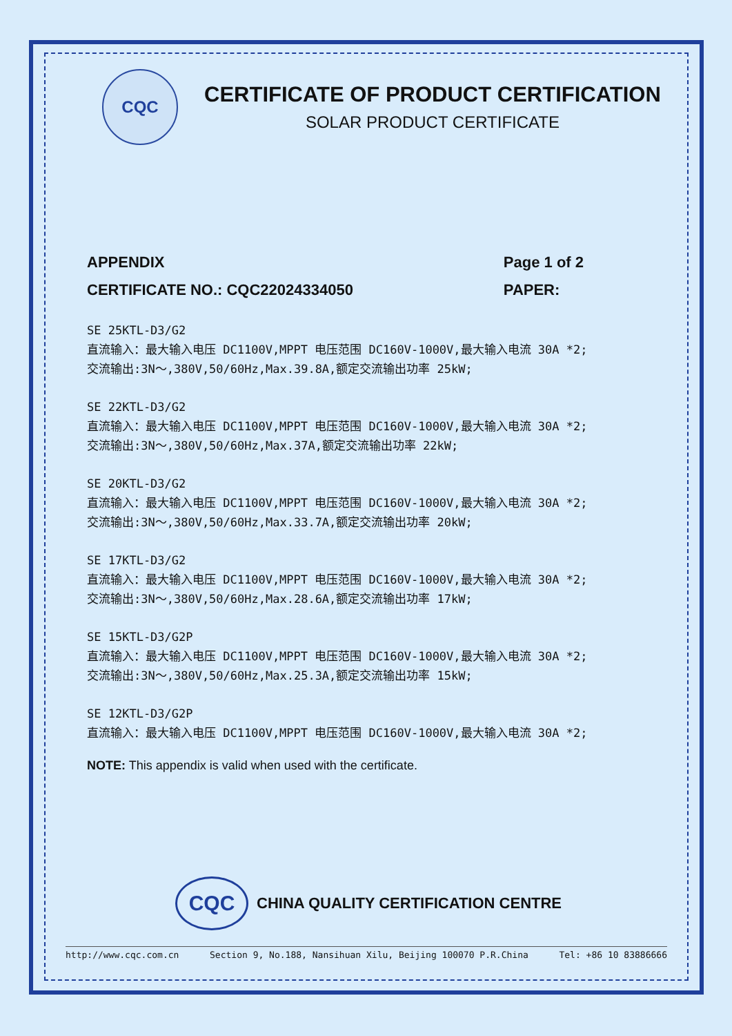CQC
CERTIFICATE OF PRODUCT CERTIFICATION
SOLAR PRODUCT CERTIFICATE
APPENDIX
CERTIFICATE NO.: CQC22024334050
Page 1 of 2
PAPER:
SE 25KTL-D3/G2
直流输入：最大输入电压 DC1100V,MPPT 电压范围 DC160V-1000V,最大输入电流 30A *2;
交流输出:3N～,380V,50/60Hz,Max.39.8A,额定交流输出功率 25kW;
SE 22KTL-D3/G2
直流输入：最大输入电压 DC1100V,MPPT 电压范围 DC160V-1000V,最大输入电流 30A *2;
交流输出:3N～,380V,50/60Hz,Max.37A,额定交流输出功率 22kW;
SE 20KTL-D3/G2
直流输入：最大输入电压 DC1100V,MPPT 电压范围 DC160V-1000V,最大输入电流 30A *2;
交流输出:3N～,380V,50/60Hz,Max.33.7A,额定交流输出功率 20kW;
SE 17KTL-D3/G2
直流输入：最大输入电压 DC1100V,MPPT 电压范围 DC160V-1000V,最大输入电流 30A *2;
交流输出:3N～,380V,50/60Hz,Max.28.6A,额定交流输出功率 17kW;
SE 15KTL-D3/G2P
直流输入：最大输入电压 DC1100V,MPPT 电压范围 DC160V-1000V,最大输入电流 30A *2;
交流输出:3N～,380V,50/60Hz,Max.25.3A,额定交流输出功率 15kW;
SE 12KTL-D3/G2P
直流输入：最大输入电压 DC1100V,MPPT 电压范围 DC160V-1000V,最大输入电流 30A *2;
NOTE: This appendix is valid when used with the certificate.
CQC
CHINA QUALITY CERTIFICATION CENTRE
http://www.cqc.com.cn Section 9, No.188, Nansihuan Xilu, Beijing 100070 P.R.China Tel: +86 10 83886666